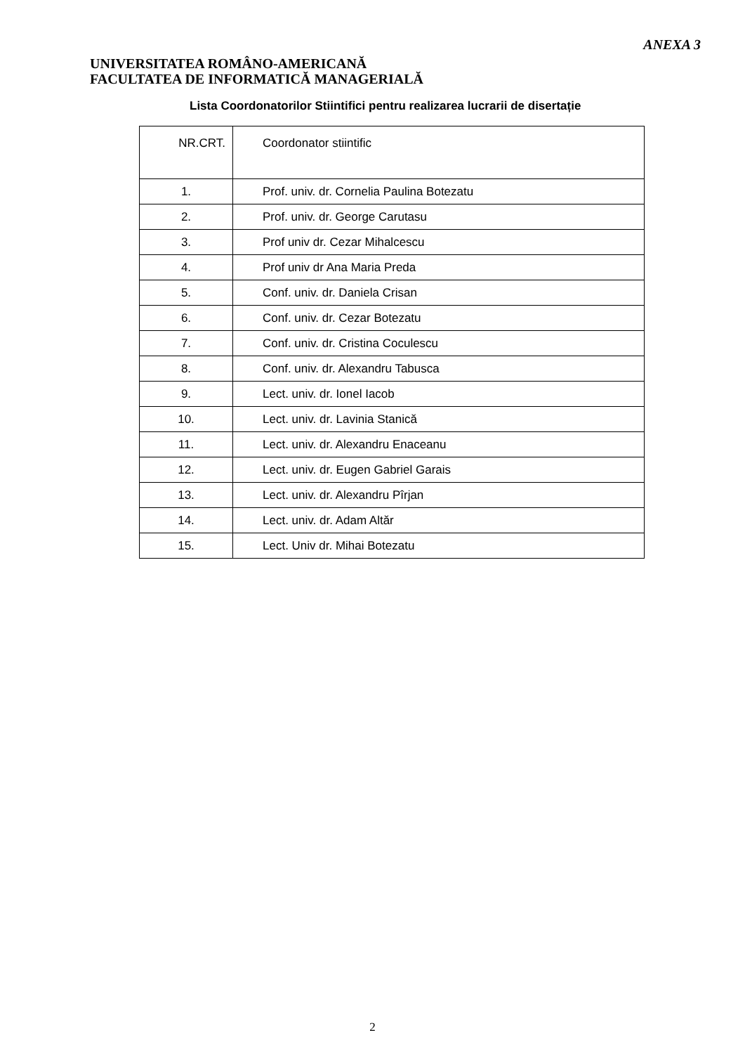ANEXA 3
UNIVERSITATEA ROMÂNO-AMERICANĂ
FACULTATEA DE INFORMATICĂ MANAGERIALĂ
Lista Coordonatorilor Stiintifici pentru realizarea lucrarii de disertație
| NR.CRT. | Coordonator stiintific |
| --- | --- |
| 1. | Prof. univ. dr. Cornelia Paulina Botezatu |
| 2. | Prof. univ. dr. George Carutasu |
| 3. | Prof univ dr. Cezar Mihalcescu |
| 4. | Prof univ dr Ana Maria Preda |
| 5. | Conf. univ. dr. Daniela Crisan |
| 6. | Conf. univ. dr. Cezar Botezatu |
| 7. | Conf. univ. dr. Cristina Coculescu |
| 8. | Conf. univ. dr. Alexandru Tabusca |
| 9. | Lect. univ. dr. Ionel Iacob |
| 10. | Lect. univ. dr. Lavinia Stanică |
| 11. | Lect. univ. dr. Alexandru Enaceanu |
| 12. | Lect. univ. dr. Eugen Gabriel Garais |
| 13. | Lect. univ. dr. Alexandru Pîrjan |
| 14. | Lect. univ. dr. Adam Altăr |
| 15. | Lect. Univ dr. Mihai Botezatu |
2